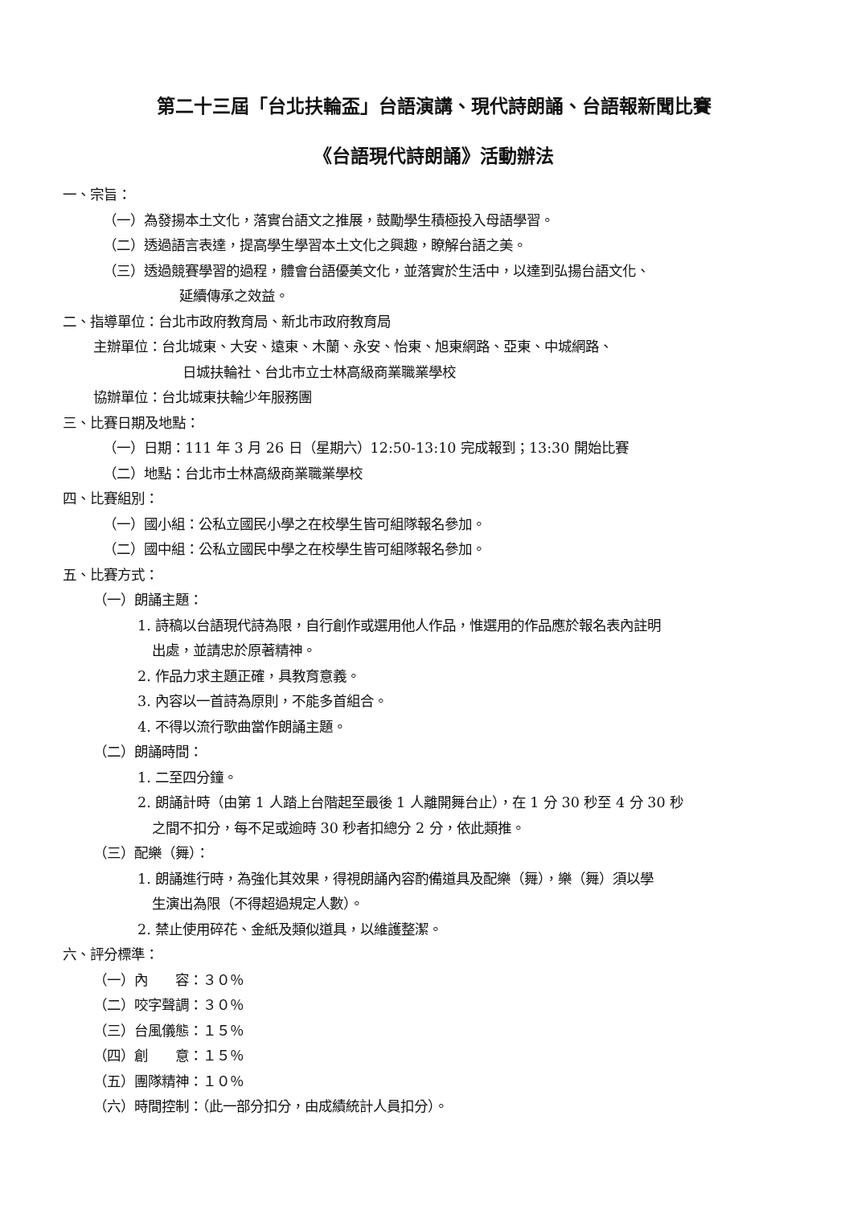第二十三屆「台北扶輪盃」台語演講、現代詩朗誦、台語報新聞比賽
《台語現代詩朗誦》活動辦法
一、宗旨：
（一）為發揚本土文化，落實台語文之推展，鼓勵學生積極投入母語學習。
（二）透過語言表達，提高學生學習本土文化之興趣，瞭解台語之美。
（三）透過競賽學習的過程，體會台語優美文化，並落實於生活中，以達到弘揚台語文化、
延續傳承之效益。
二、指導單位：台北市政府教育局、新北市政府教育局
主辦單位：台北城東、大安、遠東、木蘭、永安、怡東、旭東網路、亞東、中城網路、
日城扶輪社、台北市立士林高級商業職業學校
協辦單位：台北城東扶輪少年服務團
三、比賽日期及地點：
（一）日期：111 年 3 月 26 日（星期六）12:50-13:10 完成報到；13:30 開始比賽
（二）地點：台北市士林高級商業職業學校
四、比賽組別：
（一）國小組：公私立國民小學之在校學生皆可組隊報名參加。
（二）國中組：公私立國民中學之在校學生皆可組隊報名參加。
五、比賽方式：
（一）朗誦主題：
1. 詩稿以台語現代詩為限，自行創作或選用他人作品，惟選用的作品應於報名表內註明
出處，並請忠於原著精神。
2. 作品力求主題正確，具教育意義。
3. 內容以一首詩為原則，不能多首組合。
4. 不得以流行歌曲當作朗誦主題。
（二）朗誦時間：
1. 二至四分鐘。
2. 朗誦計時（由第 1 人踏上台階起至最後 1 人離開舞台止），在 1 分 30 秒至 4 分 30 秒
之間不扣分，每不足或逾時 30 秒者扣總分 2 分，依此類推。
（三）配樂（舞）：
1. 朗誦進行時，為強化其效果，得視朗誦內容酌備道具及配樂（舞），樂（舞）須以學
生演出為限（不得超過規定人數）。
2. 禁止使用碎花、金紙及類似道具，以維護整潔。
六、評分標準：
（一）內　　容：３０％
（二）咬字聲調：３０％
（三）台風儀態：１５％
（四）創　　意：１５％
（五）團隊精神：１０％
（六）時間控制：（此一部分扣分，由成績統計人員扣分）。